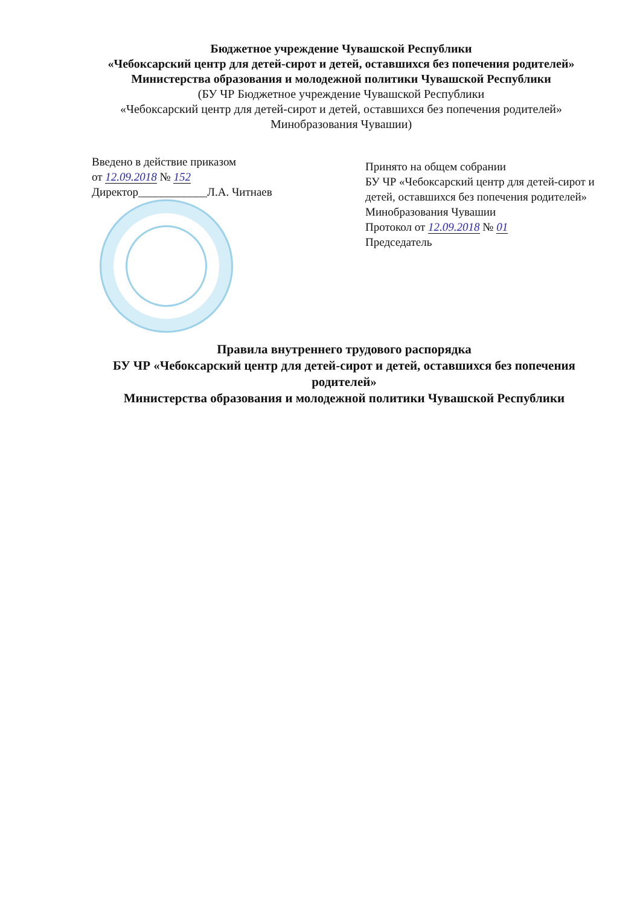Бюджетное учреждение Чувашской Республики
«Чебоксарский центр для детей-сирот и детей, оставшихся без попечения родителей»
Министерства образования и молодежной политики Чувашской Республики
(БУ ЧР Бюджетное учреждение Чувашской Республики
«Чебоксарский центр для детей-сирот и детей, оставшихся без попечения родителей»
Минобразования Чувашии)
Введено в действие приказом
от 12.09.2018 № 152
Директор____________Л.А. Читнаев
Принято на общем собрании
БУ ЧР «Чебоксарский центр для детей-сирот и детей, оставшихся без попечения родителей»
Минобразования Чувашии
Протокол от 12.09.2018 № 01
Председатель
Правила внутреннего трудового распорядка
БУ ЧР «Чебоксарский центр для детей-сирот и детей, оставшихся без попечения родителей»
Министерства образования и молодежной политики Чувашской Республики